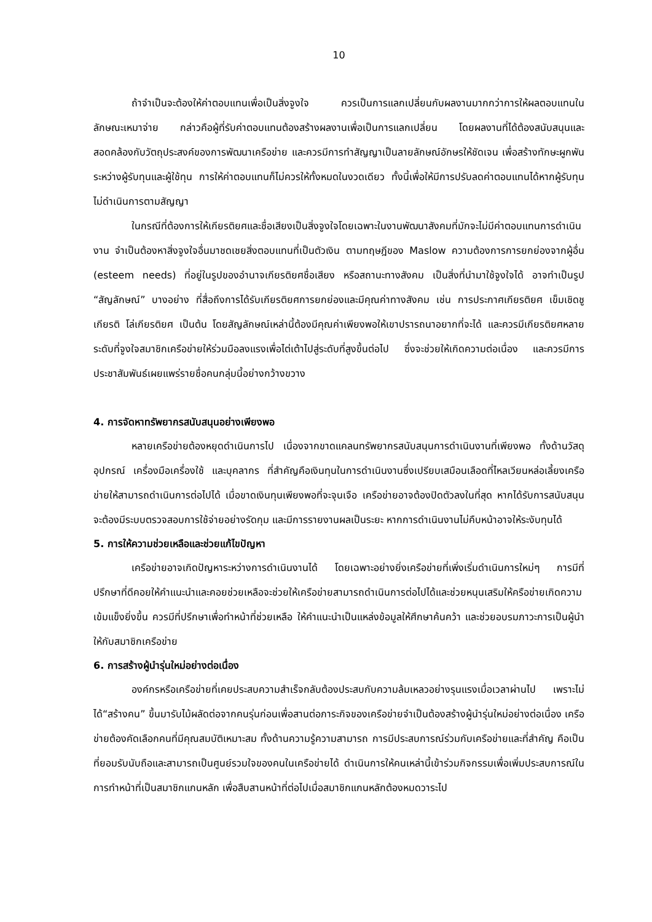10
ถ้าจำเป็นจะต้องให้ค่าตอบแทนเพื่อเป็นสิ่งจูงใจ ควรเป็นการแลกเปลี่ยนกับผลงานมากกว่าการให้ผลตอบแทนในลักษณะเหมาจ่าย กล่าวคือผู้ที่รับค่าตอบแทนต้องสร้างผลงานเพื่อเป็นการแลกเปลี่ยน โดยผลงานที่ได้ต้องสนับสนุนและสอดคล้องกับวัตถุประสงค์ของการพัฒนาเครือข่าย และควรมีการทำสัญญาเป็นลายลักษณ์อักษรให้ชัดเจน เพื่อสร้างทักษะผูกพันระหว่างผู้รับทุนและผู้ใช้ทุน การให้ค่าตอบแทนก็ไม่ควรให้ทั้งหมดในงวดเดียว ทั้งนี้เพื่อให้มีการปรับลดค่าตอบแทนได้หากผู้รับทุนไม่ดำเนินการตามสัญญา
ในกรณีที่ต้องการให้เกียรติยศและชื่อเสียงเป็นสิ่งจูงใจโดยเฉพาะในงานพัฒนาสังคมที่มักจะไม่มีค่าตอบแทนการดำเนินงาน จำเป็นต้องหาสิ่งจูงใจอื่นมาชดเชยสิ่งตอบแทนที่เป็นตัวเงิน ตามทฤษฎีของ Maslow ความต้องการการยกย่องจากผู้อื่น (esteem needs) ที่อยู่ในรูปของอำนาจเกียรติยศชื่อเสียง หรือสถานะทางสังคม เป็นสิ่งที่นำมาใช้จูงใจได้ อาจทำเป็นรูป “สัญลักษณ์” บางอย่าง ที่สื่อถึงการได้รับเกียรติยศการยกย่องและมีคุณค่าทางสังคม เช่น การประกาศเกียรติยศ เข็มเชิดชูเกียรติ โล่เกียรติยศ เป็นต้น โดยสัญลักษณ์เหล่านี้ต้องมีคุณค่าเพียงพอให้เขาปรารถนาอยากที่จะได้ และควรมีเกียรติยศหลายระดับที่จูงใจสมาชิกเครือข่ายให้ร่วมมือลงแรงเพื่อไต่เต้าไปสู่ระดับที่สูงขึ้นต่อไป ซึ่งจะช่วยให้เกิดความต่อเนื่อง และควรมีการประชาสัมพันธ์เผยแพร่รายชื่อคนกลุ่มนี้อย่างกว้างขวาง
4. การจัดหาทรัพยากรสนับสนุนอย่างเพียงพอ
หลายเครือข่ายต้องหยุดดำเนินการไป เนื่องจากขาดแคลนทรัพยากรสนับสนุนการดำเนินงานที่เพียงพอ ทั้งด้านวัสดุอุปกรณ์ เครื่องมือเครื่องใช้ และบุคลากร ที่สำคัญคือเงินทุนในการดำเนินงานซึ่งเปรียบเสมือนเลือดที่ไหลเวียนหล่อเลี้ยงเครือข่ายให้สามารถดำเนินการต่อไปได้ เมื่อขาดเงินทุนเพียงพอที่จะจุนเจือ เครือข่ายอาจต้องปิดตัวลงในที่สุด หากได้รับการสนับสนุนจะต้องมีระบบตรวจสอบการใช้จ่ายอย่างรัดกุม และมีการรายงานผลเป็นระยะ หากการดำเนินงานไม่คืบหน้าอาจให้ระงับทุนได้
5. การให้ความช่วยเหลือและช่วยแก้ไขปัญหา
เครือข่ายอาจเกิดปัญหาระหว่างการดำเนินงานได้ โดยเฉพาะอย่างยิ่งเครือข่ายที่เพิ่งเริ่มดำเนินการใหม่ๆ การมีที่ปรึกษาที่ดีคอยให้คำแนะนำและคอยช่วยเหลือจะช่วยให้เครือข่ายสามารถดำเนินการต่อไปได้และช่วยหนุนเสริมให้ครือข่ายเกิดความเข้มแข็งยิ่งขึ้น ควรมีที่ปรึกษาเพื่อทำหน้าที่ช่วยเหลือ ให้คำแนะนำเป็นแหล่งข้อมูลให้ศึกษาค้นคว้า และช่วยอบรมภาวะการเป็นผู้นำให้กับสมาชิกเครือข่าย
6. การสร้างผู้นำรุ่นใหม่อย่างต่อเนื่อง
องค์กรหรือเครือข่ายที่เคยประสบความสำเร็จกลับต้องประสบกับความล้มเหลวอย่างรุนแรงเมื่อเวลาผ่านไป เพราะไม่ได้“สร้างคน” ขึ้นมารับไม้ผลัดต่อจากคนรุ่นก่อนเพื่อสานต่อภาระกิจของเครือข่ายจำเป็นต้องสร้างผู้นำรุ่นใหม่อย่างต่อเนื่อง เครือข่ายต้องคัดเลือกคนที่มีคุณสมบัติเหมาะสม ทั้งด้านความรู้ความสามารถ การมีประสบการณ์ร่วมกับเครือข่ายและที่สำคัญ คือเป็นที่ยอมรับนับถือและสามารถเป็นศูนย์รวมใจของคนในเครือข่ายได้ ดำเนินการให้คนเหล่านี้เข้าร่วมกิจกรรมเพื่อเพิ่มประสบการณ์ในการทำหน้าที่เป็นสมาชิกแกนหลัก เพื่อสืบสานหน้าที่ต่อไปเมื่อสมาชิกแกนหลักต้องหมดวาระไป